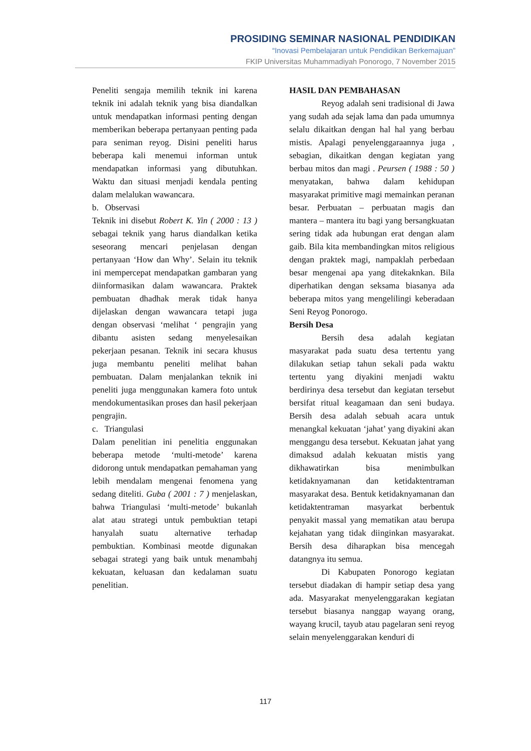PROSIDING SEMINAR NASIONAL PENDIDIKAN
“Inovasi Pembelajaran untuk Pendidikan Berkemajuan”
FKIP Universitas Muhammadiyah Ponorogo, 7 November 2015
Peneliti sengaja memilih teknik ini karena teknik ini adalah teknik yang bisa diandalkan untuk mendapatkan informasi penting dengan memberikan beberapa pertanyaan penting pada para seniman reyog. Disini peneliti harus beberapa kali menemui informan untuk mendapatkan informasi yang dibutuhkan. Waktu dan situasi menjadi kendala penting dalam melalukan wawancara.
b. Observasi
Teknik ini disebut Robert K. Yin ( 2000 : 13 ) sebagai teknik yang harus diandalkan ketika seseorang mencari penjelasan dengan pertanyaan ‘How dan Why’. Selain itu teknik ini mempercepat mendapatkan gambaran yang diinformasikan dalam wawancara. Praktek pembuatan dhadhak merak tidak hanya dijelaskan dengan wawancara tetapi juga dengan observasi ‘melihat ‘ pengrajin yang dibantu asisten sedang menyelesaikan pekerjaan pesanan. Teknik ini secara khusus juga membantu peneliti melihat bahan pembuatan. Dalam menjalankan teknik ini peneliti juga menggunakan kamera foto untuk mendokumentasikan proses dan hasil pekerjaan pengrajin.
c. Triangulasi
Dalam penelitian ini penelitia enggunakan beberapa metode ‘multi-metode’ karena didorong untuk mendapatkan pemahaman yang lebih mendalam mengenai fenomena yang sedang diteliti. Guba ( 2001 : 7 ) menjelaskan, bahwa Triangulasi ‘multi-metode’ bukanlah alat atau strategi untuk pembuktian tetapi hanyalah suatu alternative terhadap pembuktian. Kombinasi meotde digunakan sebagai strategi yang baik untuk menambahj kekuatan, keluasan dan kedalaman suatu penelitian.
HASIL DAN PEMBAHASAN
Reyog adalah seni tradisional di Jawa yang sudah ada sejak lama dan pada umumnya selalu dikaitkan dengan hal hal yang berbau mistis. Apalagi penyelenggaraannya juga , sebagian, dikaitkan dengan kegiatan yang berbau mitos dan magi . Peursen ( 1988 : 50 ) menyatakan, bahwa dalam kehidupan masyarakat primitive magi memainkan peranan besar. Perbuatan – perbuatan magis dan mantera – mantera itu bagi yang bersangkuatan sering tidak ada hubungan erat dengan alam gaib. Bila kita membandingkan mitos religious dengan praktek magi, nampaklah perbedaan besar mengenai apa yang ditekaknkan. Bila diperhatikan dengan seksama biasanya ada beberapa mitos yang mengelilingi keberadaan Seni Reyog Ponorogo.
Bersih Desa
Bersih desa adalah kegiatan masyarakat pada suatu desa tertentu yang dilakukan setiap tahun sekali pada waktu tertentu yang diyakini menjadi waktu berdirinya desa tersebut dan kegiatan tersebut bersifat ritual keagamaan dan seni budaya. Bersih desa adalah sebuah acara untuk menangkal kekuatan ‘jahat’ yang diyakini akan menggangu desa tersebut. Kekuatan jahat yang dimaksud adalah kekuatan mistis yang dikhawatirkan bisa menimbulkan ketidaknyamanan dan ketidaktentraman masyarakat desa. Bentuk ketidaknyamanan dan ketidaktentraman masyarkat berbentuk penyakit massal yang mematikan atau berupa kejahatan yang tidak diinginkan masyarakat. Bersih desa diharapkan bisa mencegah datangnya itu semua.
Di Kabupaten Ponorogo kegiatan tersebut diadakan di hampir setiap desa yang ada. Masyarakat menyelenggarakan kegiatan tersebut biasanya nanggap wayang orang, wayang krucil, tayub atau pagelaran seni reyog selain menyelenggarakan kenduri di
117